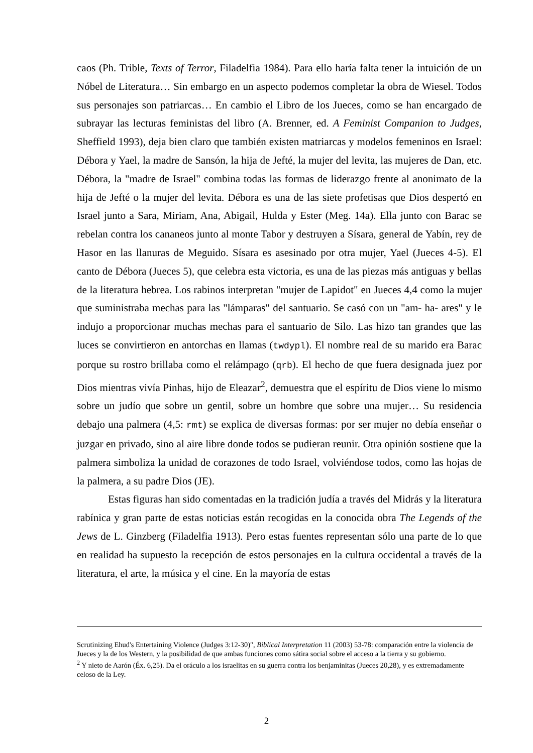caos (Ph. Trible, Texts of Terror, Filadelfia 1984). Para ello haría falta tener la intuición de un Nóbel de Literatura… Sin embargo en un aspecto podemos completar la obra de Wiesel. Todos sus personajes son patriarcas… En cambio el Libro de los Jueces, como se han encargado de subrayar las lecturas feministas del libro (A. Brenner, ed. A Feminist Companion to Judges, Sheffield 1993), deja bien claro que también existen matriarcas y modelos femeninos en Israel: Débora y Yael, la madre de Sansón, la hija de Jefté, la mujer del levita, las mujeres de Dan, etc. Débora, la "madre de Israel" combina todas las formas de liderazgo frente al anonimato de la hija de Jefté o la mujer del levita. Débora es una de las siete profetisas que Dios despertó en Israel junto a Sara, Miriam, Ana, Abigail, Hulda y Ester (Meg. 14a). Ella junto con Barac se rebelan contra los cananeos junto al monte Tabor y destruyen a Sísara, general de Yabín, rey de Hasor en las llanuras de Meguido. Sísara es asesinado por otra mujer, Yael (Jueces 4-5). El canto de Débora (Jueces 5), que celebra esta victoria, es una de las piezas más antiguas y bellas de la literatura hebrea. Los rabinos interpretan "mujer de Lapidot" en Jueces 4,4 como la mujer que suministraba mechas para las "lámparas" del santuario. Se casó con un "am- ha- ares" y le indujo a proporcionar muchas mechas para el santuario de Silo. Las hizo tan grandes que las luces se convirtieron en antorchas en llamas (twdypl). El nombre real de su marido era Barac porque su rostro brillaba como el relámpago (qrb). El hecho de que fuera designada juez por Dios mientras vivía Pinhas, hijo de Eleazar<sup>2</sup>, demuestra que el espíritu de Dios viene lo mismo sobre un judío que sobre un gentil, sobre un hombre que sobre una mujer… Su residencia debajo una palmera (4,5: rmt) se explica de diversas formas: por ser mujer no debía enseñar o juzgar en privado, sino al aire libre donde todos se pudieran reunir. Otra opinión sostiene que la palmera simboliza la unidad de corazones de todo Israel, volviéndose todos, como las hojas de la palmera, a su padre Dios (JE).
Estas figuras han sido comentadas en la tradición judía a través del Midrás y la literatura rabínica y gran parte de estas noticias están recogidas en la conocida obra The Legends of the Jews de L. Ginzberg (Filadelfia 1913). Pero estas fuentes representan sólo una parte de lo que en realidad ha supuesto la recepción de estos personajes en la cultura occidental a través de la literatura, el arte, la música y el cine. En la mayoría de estas
Scrutinizing Ehud's Entertaining Violence (Judges 3:12-30)", Biblical Interpretation 11 (2003) 53-78: comparación entre la violencia de Jueces y la de los Western, y la posibilidad de que ambas funciones como sátira social sobre el acceso a la tierra y su gobierno.
<sup>2</sup> Y nieto de Aarón (Éx. 6,25). Da el oráculo a los israelitas en su guerra contra los benjaminitas (Jueces 20,28), y es extremadamente celoso de la Ley.
2